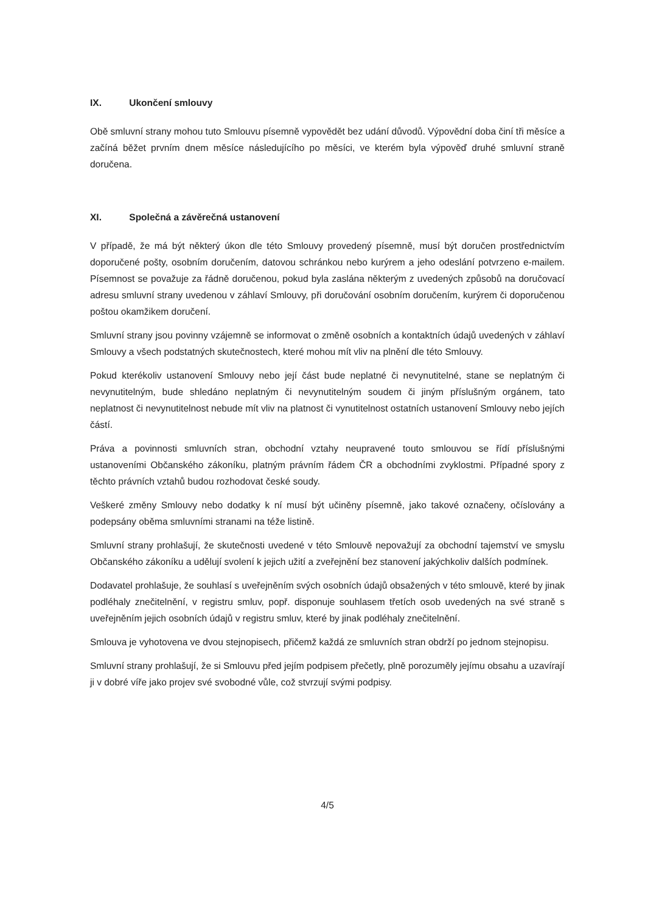IX. Ukončení smlouvy
Obě smluvní strany mohou tuto Smlouvu písemně vypovědět bez udání důvodů. Výpovědní doba činí tři měsíce a začíná běžet prvním dnem měsíce následujícího po měsíci, ve kterém byla výpověď druhé smluvní straně doručena.
XI. Společná a závěrečná ustanovení
V případě, že má být některý úkon dle této Smlouvy provedený písemně, musí být doručen prostřednictvím doporučené pošty, osobním doručením, datovou schránkou nebo kurýrem a jeho odeslání potvrzeno e-mailem. Písemnost se považuje za řádně doručenou, pokud byla zaslána některým z uvedených způsobů na doručovací adresu smluvní strany uvedenou v záhlaví Smlouvy, při doručování osobním doručením, kurýrem či doporučenou poštou okamžikem doručení.
Smluvní strany jsou povinny vzájemně se informovat o změně osobních a kontaktních údajů uvedených v záhlaví Smlouvy a všech podstatných skutečnostech, které mohou mít vliv na plnění dle této Smlouvy.
Pokud kterékoliv ustanovení Smlouvy nebo její část bude neplatné či nevynutitelné, stane se neplatným či nevynutitelným, bude shledáno neplatným či nevynutitelným soudem či jiným příslušným orgánem, tato neplatnost či nevynutitelnost nebude mít vliv na platnost či vynutitelnost ostatních ustanovení Smlouvy nebo jejích částí.
Práva a povinnosti smluvních stran, obchodní vztahy neupravené touto smlouvou se řídí příslušnými ustanoveními Občanského zákoníku, platným právním řádem ČR a obchodními zvyklostmi. Případné spory z těchto právních vztahů budou rozhodovat české soudy.
Veškeré změny Smlouvy nebo dodatky k ní musí být učiněny písemně, jako takové označeny, očíslovány a podepsány oběma smluvními stranami na téže listině.
Smluvní strany prohlašují, že skutečnosti uvedené v této Smlouvě nepovažují za obchodní tajemství ve smyslu Občanského zákoníku a udělují svolení k jejich užití a zveřejnění bez stanovení jakýchkoliv dalších podmínek.
Dodavatel prohlašuje, že souhlasí s uveřejněním svých osobních údajů obsažených v této smlouvě, které by jinak podléhaly znečitelnění, v registru smluv, popř. disponuje souhlasem třetích osob uvedených na své straně s uveřejněním jejich osobních údajů v registru smluv, které by jinak podléhaly znečitelnění.
Smlouva je vyhotovena ve dvou stejnopisech, přičemž každá ze smluvních stran obdrží po jednom stejnopisu.
Smluvní strany prohlašují, že si Smlouvu před jejím podpisem přečetly, plně porozuměly jejímu obsahu a uzavírají ji v dobré víře jako projev své svobodné vůle, což stvrzují svými podpisy.
4/5